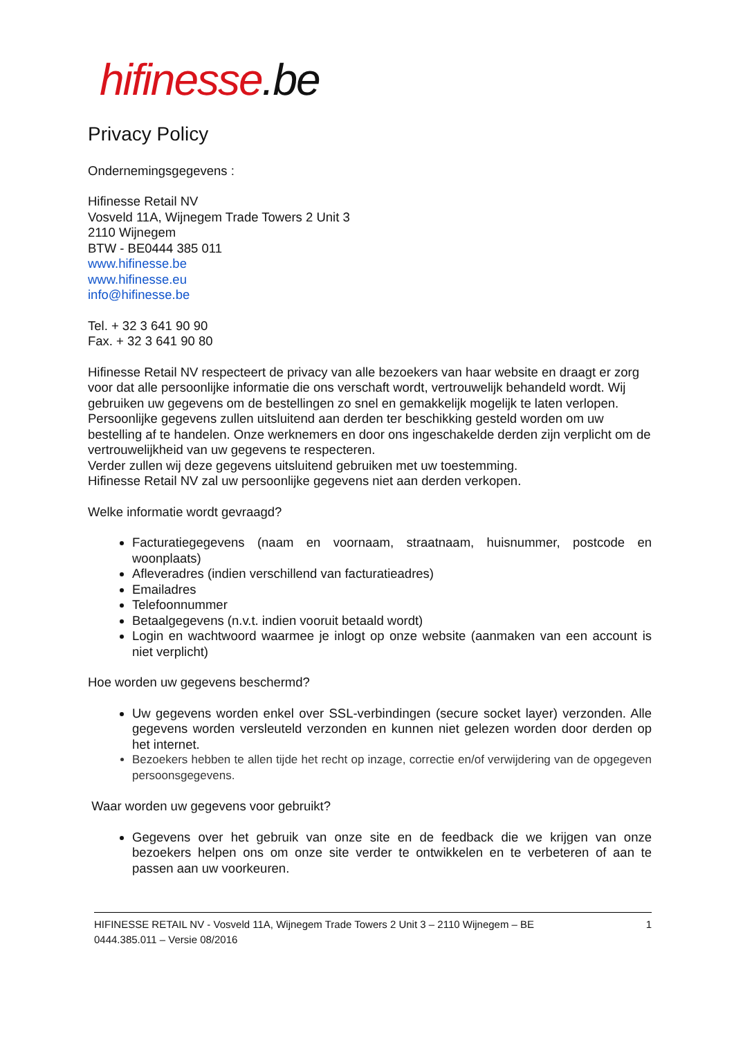hifinesse.be
Privacy Policy
Ondernemingsgegevens :
Hifinesse Retail NV
Vosveld 11A, Wijnegem Trade Towers 2 Unit 3
2110 Wijnegem
BTW - BE0444 385 011
www.hifinesse.be
www.hifinesse.eu
info@hifinesse.be
Tel. + 32 3 641 90 90
Fax. + 32 3 641 90 80
Hifinesse Retail NV respecteert de privacy van alle bezoekers van haar website en draagt er zorg voor dat alle persoonlijke informatie die ons verschaft wordt, vertrouwelijk behandeld wordt. Wij gebruiken uw gegevens om de bestellingen zo snel en gemakkelijk mogelijk te laten verlopen. Persoonlijke gegevens zullen uitsluitend aan derden ter beschikking gesteld worden om uw bestelling af te handelen. Onze werknemers en door ons ingeschakelde derden zijn verplicht om de vertrouwelijkheid van uw gegevens te respecteren.
Verder zullen wij deze gegevens uitsluitend gebruiken met uw toestemming.
Hifinesse Retail NV zal uw persoonlijke gegevens niet aan derden verkopen.
Welke informatie wordt gevraagd?
Facturatiegegevens (naam en voornaam, straatnaam, huisnummer, postcode en woonplaats)
Afleveradres (indien verschillend van facturatieadres)
Emailadres
Telefoonnummer
Betaalgegevens (n.v.t. indien vooruit betaald wordt)
Login en wachtwoord waarmee je inlogt op onze website (aanmaken van een account is niet verplicht)
Hoe worden uw gegevens beschermd?
Uw gegevens worden enkel over SSL-verbindingen (secure socket layer) verzonden. Alle gegevens worden versleuteld verzonden en kunnen niet gelezen worden door derden op het internet.
Bezoekers hebben te allen tijde het recht op inzage, correctie en/of verwijdering van de opgegeven persoonsgegevens.
Waar worden uw gegevens voor gebruikt?
Gegevens over het gebruik van onze site en de feedback die we krijgen van onze bezoekers helpen ons om onze site verder te ontwikkelen en te verbeteren of aan te passen aan uw voorkeuren.
HIFINESSE RETAIL NV - Vosveld 11A, Wijnegem Trade Towers 2 Unit 3 – 2110 Wijnegem – BE
0444.385.011 – Versie 08/2016 1